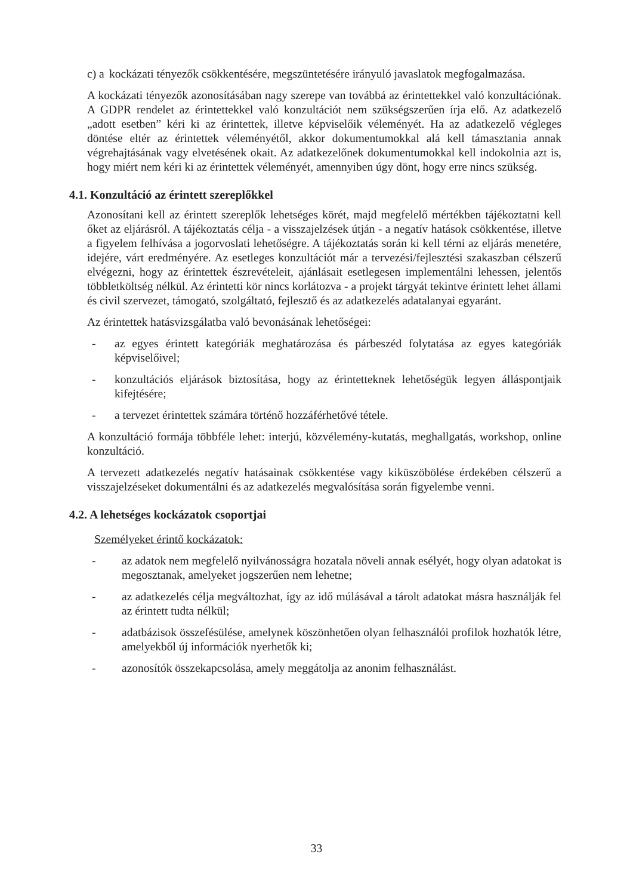c) a kockázati tényezők csökkentésére, megszüntetésére irányuló javaslatok megfogalmazása.
A kockázati tényezők azonosításában nagy szerepe van továbbá az érintettekkel való konzultációnak. A GDPR rendelet az érintettekkel való konzultációt nem szükségszerűen írja elő. Az adatkezelő „adott esetben” kéri ki az érintettek, illetve képviselőik véleményét. Ha az adatkezelő végleges döntése eltér az érintettek véleményétől, akkor dokumentumokkal alá kell támasztania annak végrehajtásának vagy elvetésének okait. Az adatkezelőnek dokumentumokkal kell indokolnia azt is, hogy miért nem kéri ki az érintettek véleményét, amennyiben úgy dönt, hogy erre nincs szükség.
4.1. Konzultáció az érintett szereplőkkel
Azonosítani kell az érintett szereplők lehetséges körét, majd megfelelő mértékben tájékoztatni kell őket az eljárásról. A tájékoztatás célja - a visszajelzések útján - a negatív hatások csökkentése, illetve a figyelem felhívása a jogorvoslati lehetőségre. A tájékoztatás során ki kell térni az eljárás menetére, idejére, várt eredményére. Az esetleges konzultációt már a tervezési/fejlesztési szakaszban célszerű elvégezni, hogy az érintettek észrevételeit, ajánlásait esetlegesen implementálni lehessen, jelentős többletköltség nélkül. Az érintetti kör nincs korlátozva - a projekt tárgyát tekintve érintett lehet állami és civil szervezet, támogató, szolgáltató, fejlesztő és az adatkezelés adatalanyai egyaránt.
Az érintettek hatásvizsgálatba való bevonásának lehetőségei:
- az egyes érintett kategóriák meghatározása és párbeszéd folytatása az egyes kategóriák képviselőivel;
- konzultációs eljárások biztosítása, hogy az érintetteknek lehetőségük legyen álláspontjaik kifejtésére;
- a tervezet érintettek számára történő hozzáférhetővé tétele.
A konzultáció formája többféle lehet: interjú, közvélemény-kutatás, meghallgatás, workshop, online konzultáció.
A tervezett adatkezelés negatív hatásainak csökkentése vagy kiküszöbölése érdekében célszerű a visszajelzéseket dokumentálni és az adatkezelés megvalósítása során figyelembe venni.
4.2. A lehetséges kockázatok csoportjai
Személyeket érintő kockázatok:
- az adatok nem megfelelő nyilvánosságra hozatala növeli annak esélyét, hogy olyan adatokat is megosztanak, amelyeket jogszerűen nem lehetne;
- az adatkezelés célja megváltozhat, így az idő múlásával a tárolt adatokat másra használják fel az érintett tudta nélkül;
- adatbázisok összefésülése, amelynek köszönhetően olyan felhasználói profilok hozhatók létre, amelyekből új információk nyerhetők ki;
- azonosítók összekapcsolása, amely meggátolja az anonim felhasználást.
33